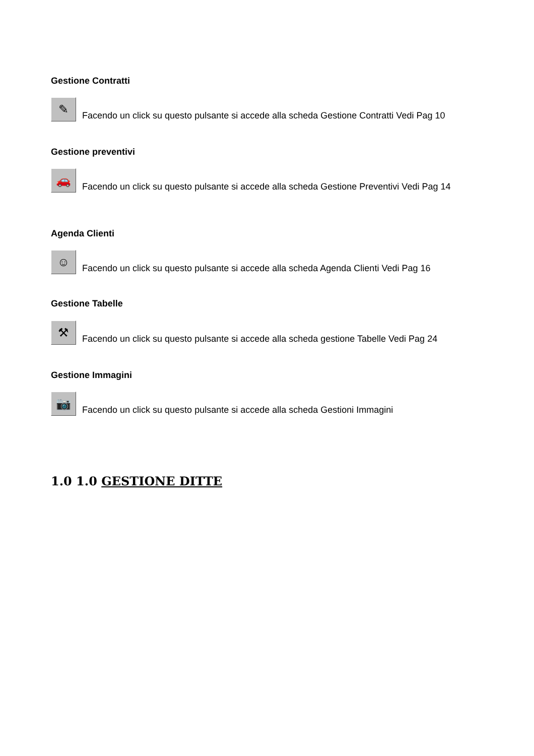Gestione Contratti
✎ Facendo un click su questo pulsante si accede alla scheda Gestione Contratti Vedi Pag 10
Gestione preventivi
🚗 Facendo un click su questo pulsante si accede alla scheda Gestione Preventivi Vedi Pag 14
Agenda Clienti
☺ Facendo un click su questo pulsante si accede alla scheda Agenda Clienti Vedi Pag 16
Gestione Tabelle
⚒ Facendo un click su questo pulsante si accede alla scheda gestione Tabelle Vedi Pag 24
Gestione Immagini
📷 Facendo un click su questo pulsante si accede alla scheda Gestioni Immagini
1.0 1.0 GESTIONE DITTE